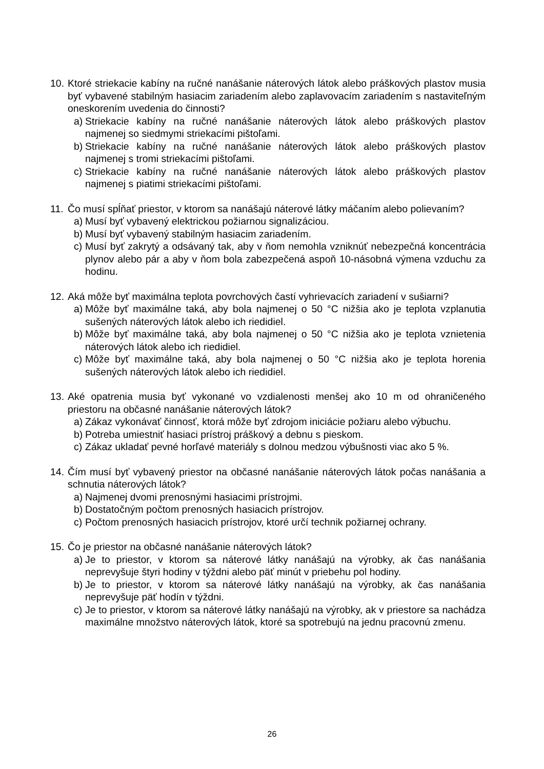10.
Ktoré striekacie kabíny na ručné nanášanie náterových látok alebo práškových plastov musia byť vybavené stabilným hasiacim zariadením alebo zaplavovacím zariadením s nastaviteľným oneskorením uvedenia do činnosti?
a)
Striekacie kabíny na ručné nanášanie náterových látok alebo práškových plastov najmenej so siedmymi striekacími pištoľami.
b)
Striekacie kabíny na ručné nanášanie náterových látok alebo práškových plastov najmenej s tromi striekacími pištoľami.
c)
Striekacie kabíny na ručné nanášanie náterových látok alebo práškových plastov najmenej s piatimi striekacími pištoľami.
11.
Čo musí spĺňať priestor, v ktorom sa nanášajú náterové látky máčaním alebo polievaním?
a)
Musí byť vybavený elektrickou požiarnou signalizáciou.
b)
Musí byť vybavený stabilným hasiacim zariadením.
c)
Musí byť zakrytý a odsávaný tak, aby v ňom nemohla vzniknúť nebezpečná koncentrácia plynov alebo pár a aby v ňom bola zabezpečená aspoň 10-násobná výmena vzduchu za hodinu.
12.
Aká môže byť maximálna teplota povrchových častí vyhrievacích zariadení v sušiarni?
a)
Môže byť maximálne taká, aby bola najmenej o 50 °C nižšia ako je teplota vzplanutia sušených náterových látok alebo ich riedidiel.
b)
Môže byť maximálne taká, aby bola najmenej o 50 °C nižšia ako je teplota vznietenia náterových látok alebo ich riedidiel.
c)
Môže byť maximálne taká, aby bola najmenej o 50 °C nižšia ako je teplota horenia sušených náterových látok alebo ich riedidiel.
13.
Aké opatrenia musia byť vykonané vo vzdialenosti menšej ako 10 m od ohraničeného priestoru na občasné nanášanie náterových látok?
a)
Zákaz vykonávať činnosť, ktorá môže byť zdrojom iniciácie požiaru alebo výbuchu.
b)
Potreba umiestniť hasiaci prístroj práškový a debnu s pieskom.
c)
Zákaz ukladať pevné horľavé materiály s dolnou medzou výbušnosti viac ako 5 %.
14.
Čím musí byť vybavený priestor na občasné nanášanie náterových látok počas nanášania a schnutia náterových látok?
a)
Najmenej dvomi prenosnými hasiacimi prístrojmi.
b)
Dostatočným počtom prenosných hasiacich prístrojov.
c)
Počtom prenosných hasiacich prístrojov, ktoré určí technik požiarnej ochrany.
15.
Čo je priestor na občasné nanášanie náterových látok?
a)
Je to priestor, v ktorom sa náterové látky nanášajú na výrobky, ak čas nanášania neprevyšuje štyri hodiny v týždni alebo päť minút v priebehu pol hodiny.
b)
Je to priestor, v ktorom sa náterové látky nanášajú na výrobky, ak čas nanášania neprevyšuje päť hodín v týždni.
c)
Je to priestor, v ktorom sa náterové látky nanášajú na výrobky, ak v priestore sa nachádza maximálne množstvo náterových látok, ktoré sa spotrebujú na jednu pracovnú zmenu.
26